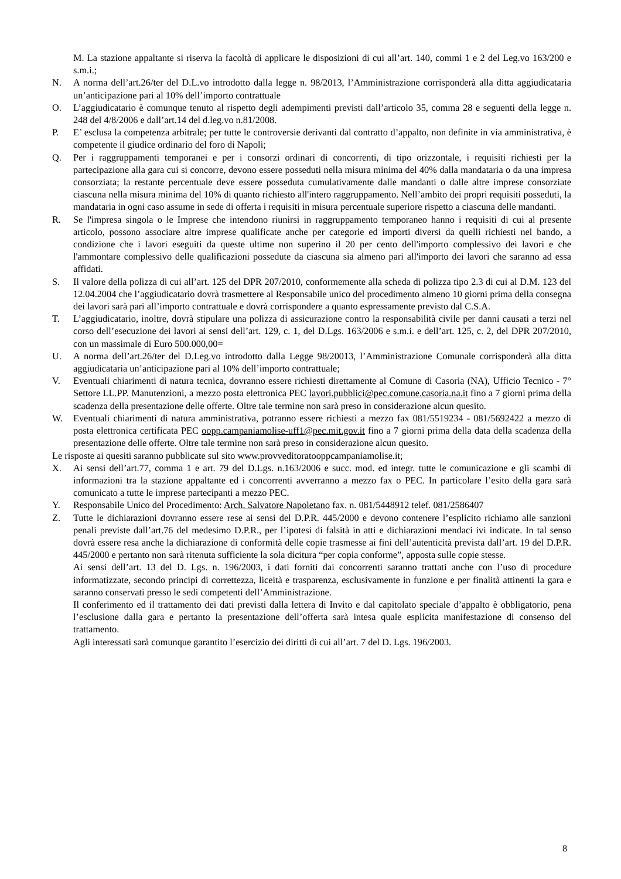M. La stazione appaltante si riserva la facoltà di applicare le disposizioni di cui all’art. 140, commi 1 e 2 del Leg.vo 163/200 e s.m.i.;
N. A norma dell’art.26/ter del D.L.vo introdotto dalla legge n. 98/2013, l’Amministrazione corrisponderà alla ditta aggiudicataria un’anticipazione pari al 10% dell’importo contrattuale
O. L’aggiudicatario è comunque tenuto al rispetto degli adempimenti previsti dall’articolo 35, comma 28 e seguenti della legge n. 248 del 4/8/2006 e dall’art.14 del d.leg.vo n.81/2008.
P. E’ esclusa la competenza arbitrale; per tutte le controversie derivanti dal contratto d’appalto, non definite in via amministrativa, è competente il giudice ordinario del foro di Napoli;
Q. Per i raggruppamenti temporanei e per i consorzi ordinari di concorrenti, di tipo orizzontale, i requisiti richiesti per la partecipazione alla gara cui si concorre, devono essere posseduti nella misura minima del 40% dalla mandataria o da una impresa consorziata; la restante percentuale deve essere posseduta cumulativamente dalle mandanti o dalle altre imprese consorziate ciascuna nella misura minima del 10% di quanto richiesto all'intero raggruppamento. Nell’ambito dei propri requisiti posseduti, la mandataria in ogni caso assume in sede di offerta i requisiti in misura percentuale superiore rispetto a ciascuna delle mandanti.
R. Se l'impresa singola o le Imprese che intendono riunirsi in raggruppamento temporaneo hanno i requisiti di cui al presente articolo, possono associare altre imprese qualificate anche per categorie ed importi diversi da quelli richiesti nel bando, a condizione che i lavori eseguiti da queste ultime non superino il 20 per cento dell'importo complessivo dei lavori e che l'ammontare complessivo delle qualificazioni possedute da ciascuna sia almeno pari all'importo dei lavori che saranno ad essa affidati.
S. Il valore della polizza di cui all’art. 125 del DPR 207/2010, conformemente alla scheda di polizza tipo 2.3 di cui al D.M. 123 del 12.04.2004 che l’aggiudicatario dovrà trasmettere al Responsabile unico del procedimento almeno 10 giorni prima della consegna dei lavori sarà pari all’importo contrattuale e dovrà corrispondere a quanto espressamente previsto dal C.S.A.
T. L’aggiudicatario, inoltre, dovrà stipulare una polizza di assicurazione contro la responsabilità civile per danni causati a terzi nel corso dell’esecuzione dei lavori ai sensi dell’art. 129, c. 1, del D.Lgs. 163/2006 e s.m.i. e dell’art. 125, c. 2, del DPR 207/2010, con un massimale di Euro 500.000,00=
U. A norma dell’art.26/ter del D.Leg.vo introdotto dalla Legge 98/20013, l’Amministrazione Comunale corrisponderà alla ditta aggiudicataria un’anticipazione pari al 10% dell’importo contrattuale;
V. Eventuali chiarimenti di natura tecnica, dovranno essere richiesti direttamente al Comune di Casoria (NA), Ufficio Tecnico - 7° Settore LL.PP. Manutenzioni, a mezzo posta elettronica PEC lavori.pubblici@pec.comune.casoria.na.it fino a 7 giorni prima della scadenza della presentazione delle offerte. Oltre tale termine non sarà preso in considerazione alcun quesito.
W. Eventuali chiarimenti di natura amministrativa, potranno essere richiesti a mezzo fax 081/5519234 - 081/5692422 a mezzo di posta elettronica certificata PEC oopp.campaniamolise-uff1@pec.mit.gov.it fino a 7 giorni prima della data della scadenza della presentazione delle offerte. Oltre tale termine non sarà preso in considerazione alcun quesito.
Le risposte ai quesiti saranno pubblicate sul sito www.provveditoratooppcampaniamolise.it;
X. Ai sensi dell’art.77, comma 1 e art. 79 del D.Lgs. n.163/2006 e succ. mod. ed integr. tutte le comunicazione e gli scambi di informazioni tra la stazione appaltante ed i concorrenti avverranno a mezzo fax o PEC. In particolare l’esito della gara sarà comunicato a tutte le imprese partecipanti a mezzo PEC.
Y. Responsabile Unico del Procedimento: Arch. Salvatore Napoletano fax. n. 081/5448912 telef. 081/2586407
Z. Tutte le dichiarazioni dovranno essere rese ai sensi del D.P.R. 445/2000 e devono contenere l’esplicito richiamo alle sanzioni penali previste dall’art.76 del medesimo D.P.R., per l’ipotesi di falsità in atti e dichiarazioni mendaci ivi indicate. In tal senso dovrà essere resa anche la dichiarazione di conformità delle copie trasmesse ai fini dell’autenticità prevista dall’art. 19 del D.P.R. 445/2000 e pertanto non sarà ritenuta sufficiente la sola dicitura “per copia conforme”, apposta sulle copie stesse.
Ai sensi dell’art. 13 del D. Lgs. n. 196/2003, i dati forniti dai concorrenti saranno trattati anche con l’uso di procedure informatizzate, secondo principi di correttezza, liceità e trasparenza, esclusivamente in funzione e per finalità attinenti la gara e saranno conservati presso le sedi competenti dell’Amministrazione.
Il conferimento ed il trattamento dei dati previsti dalla lettera di Invito e dal capitolato speciale d’appalto è obbligatorio, pena l’esclusione dalla gara e pertanto la presentazione dell’offerta sarà intesa quale esplicita manifestazione di consenso del trattamento.
Agli interessati sarà comunque garantito l’esercizio dei diritti di cui all’art. 7 del D. Lgs. 196/2003.
8